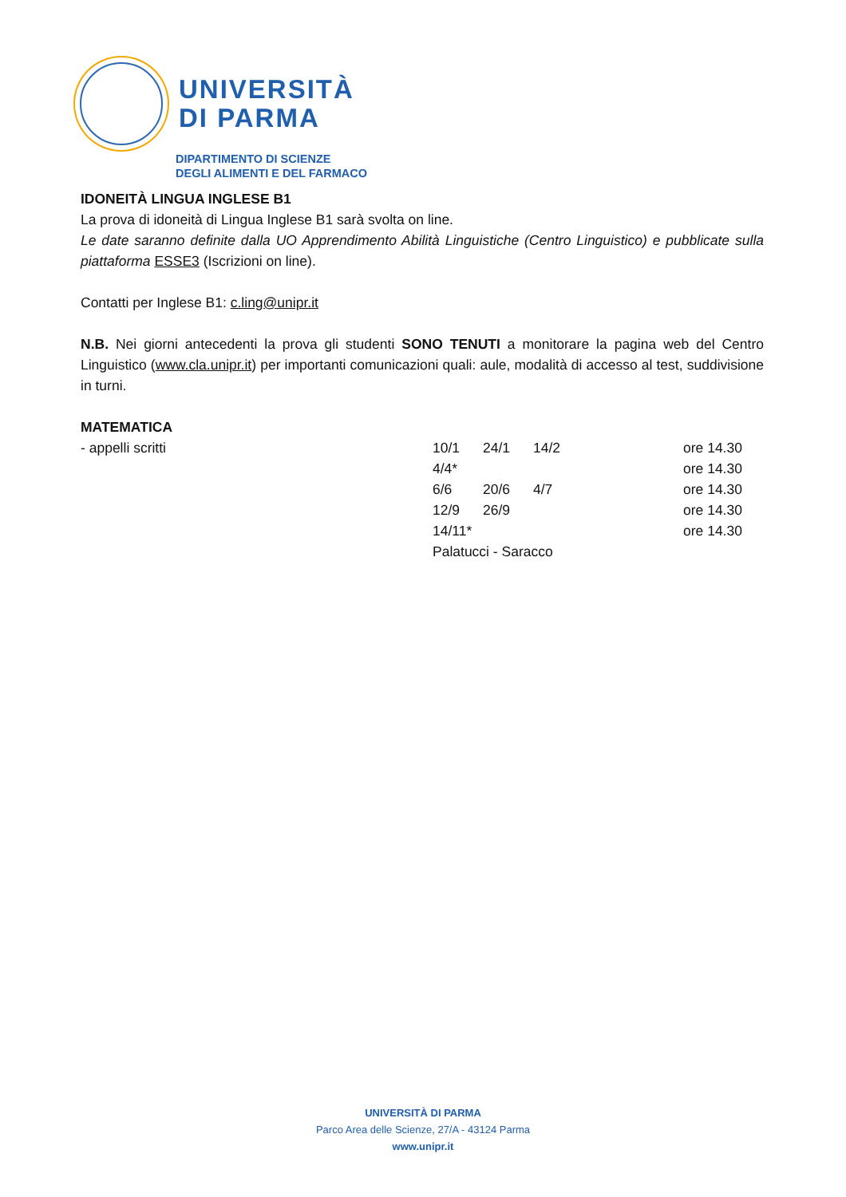UNIVERSITÀ
DI PARMA
DIPARTIMENTO DI SCIENZE
DEGLI ALIMENTI E DEL FARMACO
IDONEITÀ LINGUA INGLESE B1
La prova di idoneità di Lingua Inglese B1 sarà svolta on line.
Le date saranno definite dalla UO Apprendimento Abilità Linguistiche (Centro Linguistico) e pubblicate sulla piattaforma ESSE3 (Iscrizioni on line).
Contatti per Inglese B1: c.ling@unipr.it
N.B. Nei giorni antecedenti la prova gli studenti SONO TENUTI a monitorare la pagina web del Centro Linguistico (www.cla.unipr.it) per importanti comunicazioni quali: aule, modalità di accesso al test, suddivisione in turni.
MATEMATICA
| - appelli scritti | 10/1 | 24/1 | 14/2 | ore 14.30 |
| | 4/4* | | | ore 14.30 |
| | 6/6 | 20/6 | 4/7 | ore 14.30 |
| | 12/9 | 26/9 | | ore 14.30 |
| | 14/11* | | | ore 14.30 |
| | Palatucci - Saracco | | | |
UNIVERSITÀ DI PARMA
Parco Area delle Scienze, 27/A - 43124 Parma
www.unipr.it